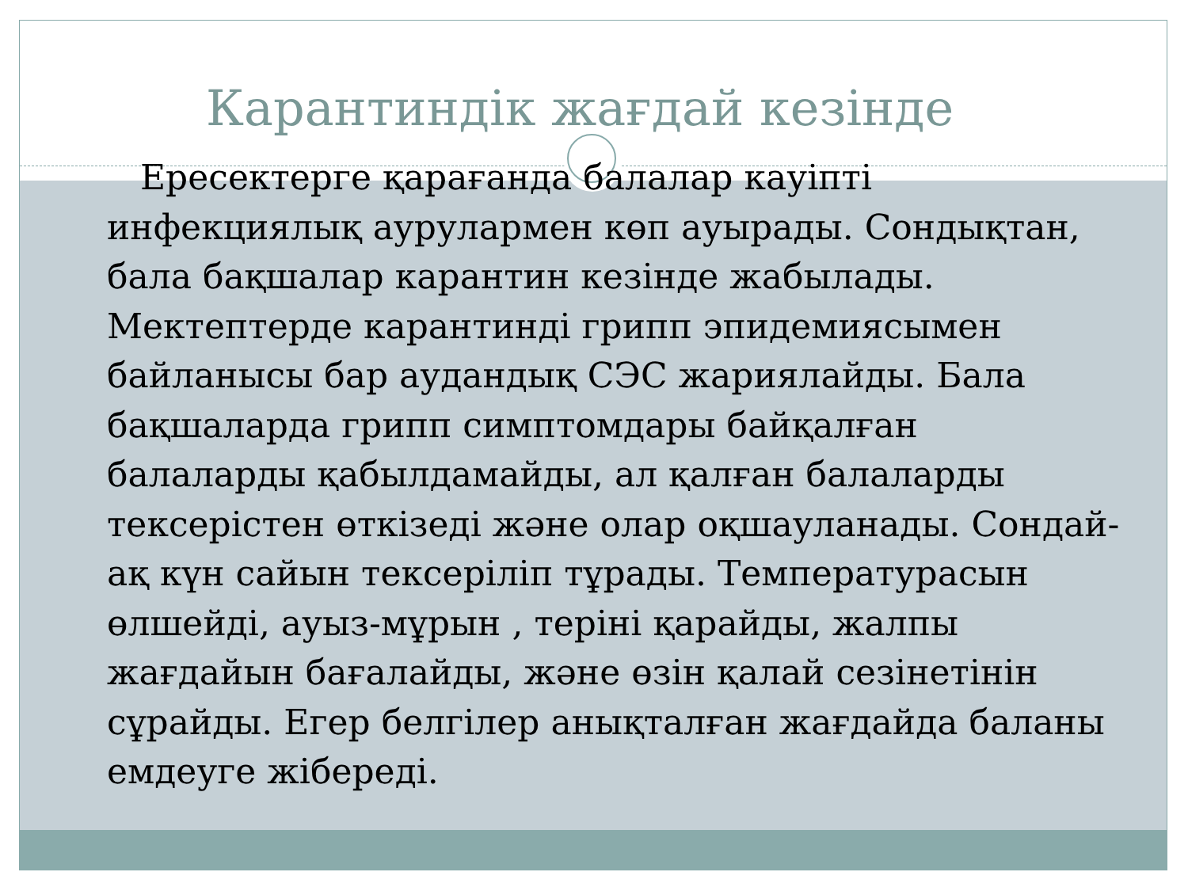Карантиндік жағдай кезінде
Ересектерге қарағанда балалар кауіпті инфекциялық аурулармен көп ауырады. Сондықтан, бала бақшалар карантин кезінде жабылады. Мектептерде карантинді грипп эпидемиясымен байланысы бар аудандық СЭС жариялайды. Бала бақшаларда грипп симптомдары байқалған балаларды қабылдамайды, ал қалған балаларды тексерістен өткізеді және олар оқшауланады. Сондай-ақ күн сайын тексеріліп тұрады. Температурасын өлшейді, ауыз-мұрын , теріні қарайды, жалпы жағдайын бағалайды, және өзін қалай сезінетінін сұрайды. Егер белгілер анықталған жағдайда баланы емдеуге жібереді.